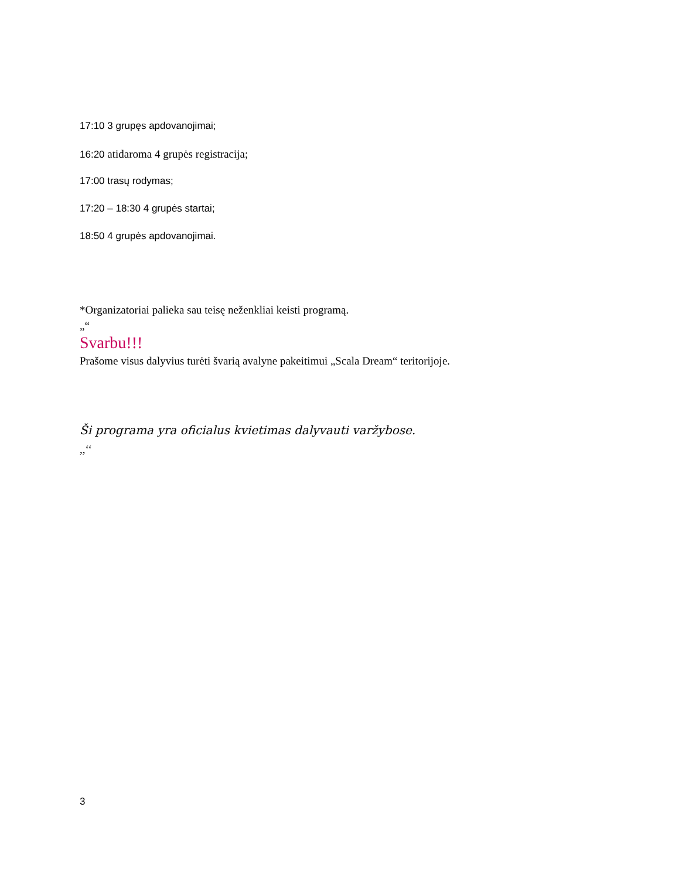17:10 3 grupęs apdovanojimai;
16:20 atidaroma 4 grupės registracija;
17:00 trasų rodymas;
17:20 – 18:30 4 grupės startai;
18:50 4 grupės apdovanojimai.
*Organizatoriai palieka sau teisę neženkliai keisti programą.
„“
Svarbu!!!
Prašome visus dalyvius turėti švarią avalyne pakeitimui „Scala Dream“ teritorijoje.
Ši programa yra oficialus kvietimas dalyvauti varžybose.
,,‘‘
3